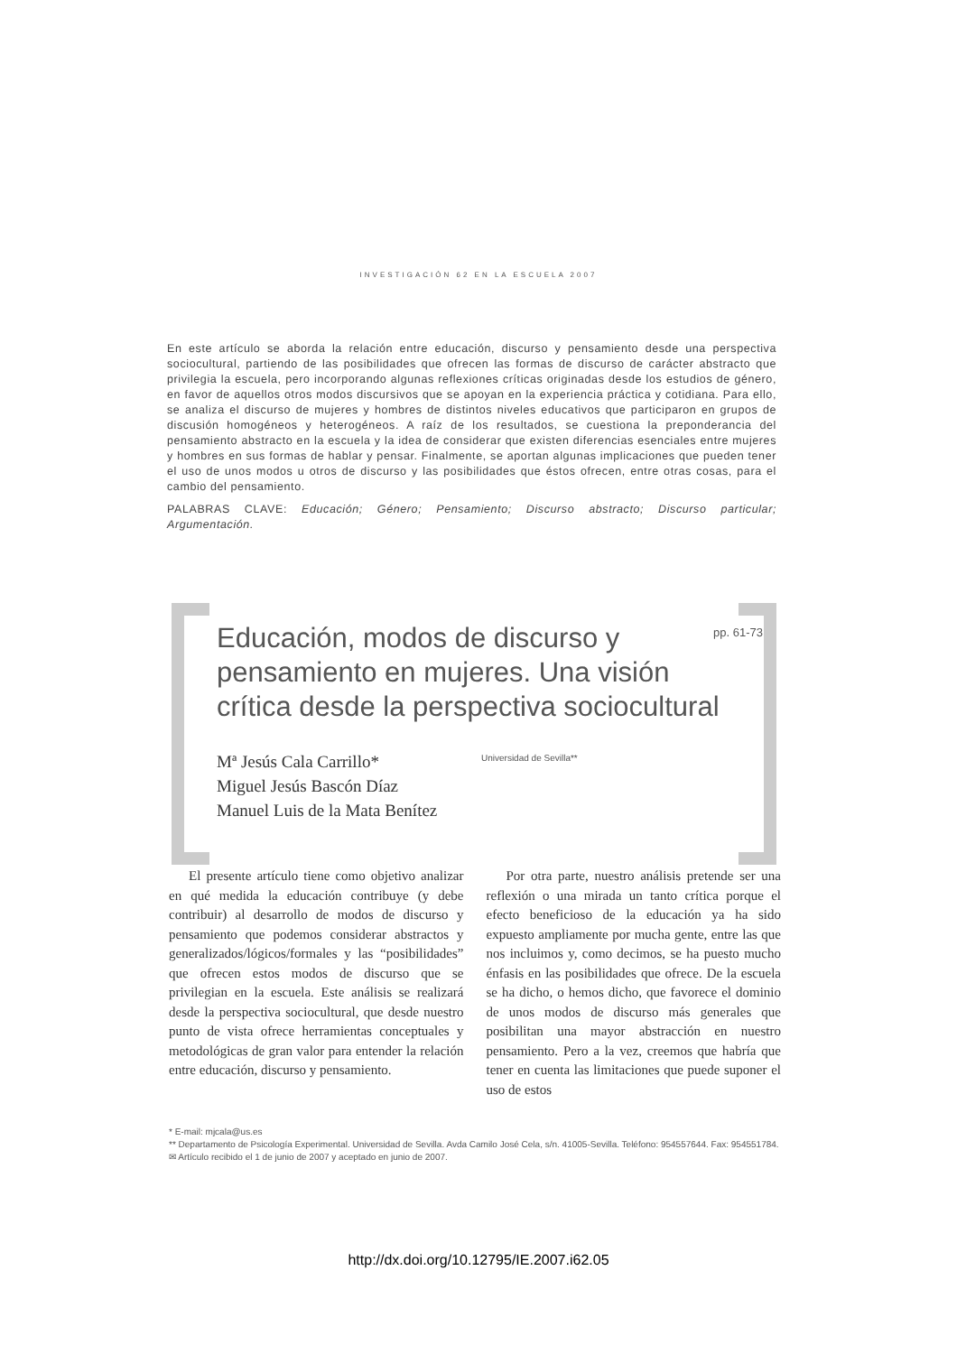INVESTIGACIÓN 62 EN LA ESCUELA 2007
En este artículo se aborda la relación entre educación, discurso y pensamiento desde una perspectiva sociocultural, partiendo de las posibilidades que ofrecen las formas de discurso de carácter abstracto que privilegia la escuela, pero incorporando algunas reflexiones críticas originadas desde los estudios de género, en favor de aquellos otros modos discursivos que se apoyan en la experiencia práctica y cotidiana. Para ello, se analiza el discurso de mujeres y hombres de distintos niveles educativos que participaron en grupos de discusión homogéneos y heterogéneos. A raíz de los resultados, se cuestiona la preponderancia del pensamiento abstracto en la escuela y la idea de considerar que existen diferencias esenciales entre mujeres y hombres en sus formas de hablar y pensar. Finalmente, se aportan algunas implicaciones que pueden tener el uso de unos modos u otros de discurso y las posibilidades que éstos ofrecen, entre otras cosas, para el cambio del pensamiento.
PALABRAS CLAVE: Educación; Género; Pensamiento; Discurso abstracto; Discurso particular; Argumentación.
Educación, modos de discurso y
pensamiento en mujeres. Una visión
crítica desde la perspectiva sociocultural
pp. 61-73
Mª Jesús Cala Carrillo*
Miguel Jesús Bascón Díaz
Manuel Luis de la Mata Benítez
Universidad de Sevilla**
El presente artículo tiene como objetivo analizar en qué medida la educación contribuye (y debe contribuir) al desarrollo de modos de discurso y pensamiento que podemos considerar abstractos y generalizados/lógicos/formales y las “posibilidades” que ofrecen estos modos de discurso que se privilegian en la escuela. Este análisis se realizará desde la perspectiva sociocultural, que desde nuestro punto de vista ofrece herramientas conceptuales y metodológicas de gran valor para entender la relación entre educación, discurso y pensamiento.
Por otra parte, nuestro análisis pretende ser una reflexión o una mirada un tanto crítica porque el efecto beneficioso de la educación ya ha sido expuesto ampliamente por mucha gente, entre las que nos incluimos y, como decimos, se ha puesto mucho énfasis en las posibilidades que ofrece. De la escuela se ha dicho, o hemos dicho, que favorece el dominio de unos modos de discurso más generales que posibilitan una mayor abstracción en nuestro pensamiento. Pero a la vez, creemos que habría que tener en cuenta las limitaciones que puede suponer el uso de estos
* E-mail: mjcala@us.es
** Departamento de Psicología Experimental. Universidad de Sevilla. Avda Camilo José Cela, s/n. 41005-Sevilla. Teléfono: 954557644. Fax: 954551784.
✉ Artículo recibido el 1 de junio de 2007 y aceptado en junio de 2007.
http://dx.doi.org/10.12795/IE.2007.i62.05